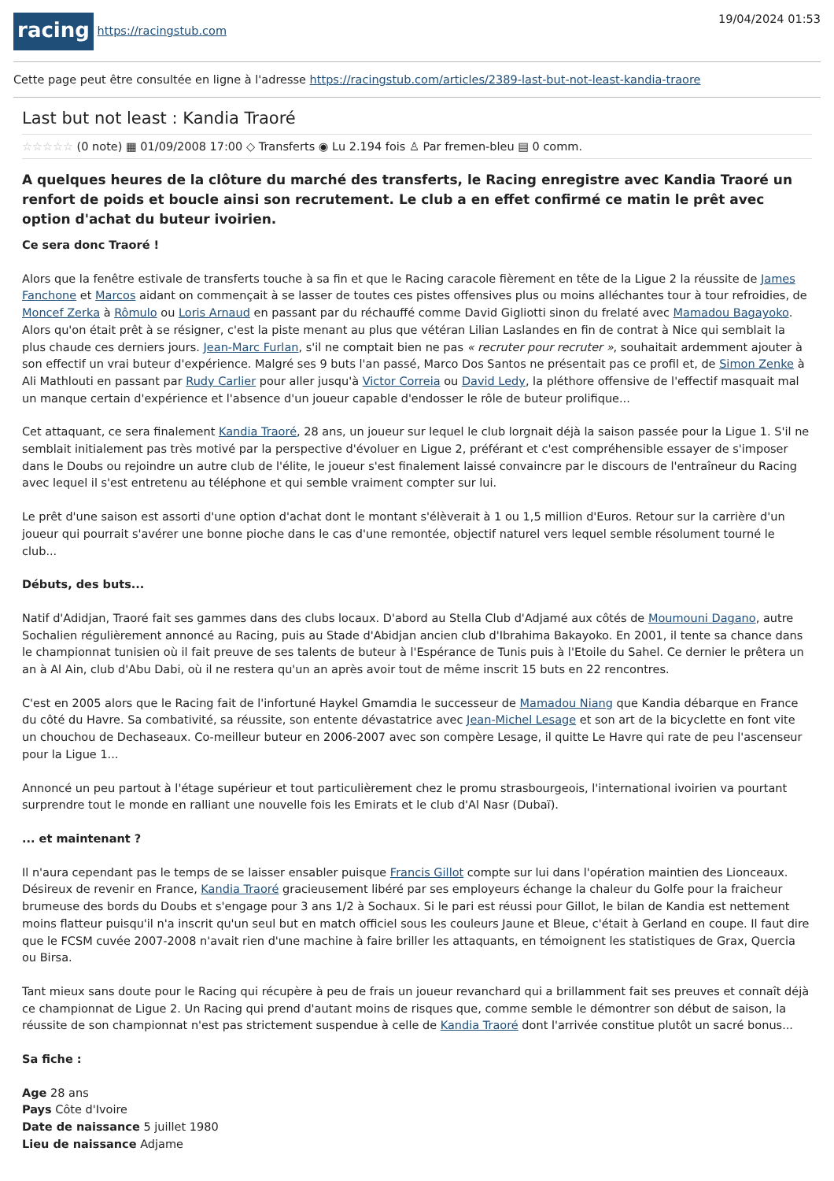racing https://racingstub.com 19/04/2024 01:53
Cette page peut être consultée en ligne à l'adresse https://racingstub.com/articles/2389-last-but-not-least-kandia-traore
Last but not least : Kandia Traoré
☆☆☆☆☆ (0 note) ▦ 01/09/2008 17:00 ◇ Transferts ◉ Lu 2.194 fois ♙ Par fremen-bleu ▤ 0 comm.
A quelques heures de la clôture du marché des transferts, le Racing enregistre avec Kandia Traoré un renfort de poids et boucle ainsi son recrutement. Le club a en effet confirmé ce matin le prêt avec option d'achat du buteur ivoirien.
Ce sera donc Traoré !
Alors que la fenêtre estivale de transferts touche à sa fin et que le Racing caracole fièrement en tête de la Ligue 2 la réussite de James Fanchone et Marcos aidant on commençait à se lasser de toutes ces pistes offensives plus ou moins alléchantes tour à tour refroidies, de Moncef Zerka à Rômulo ou Loris Arnaud en passant par du réchauffé comme David Gigliotti sinon du frelaté avec Mamadou Bagayoko. Alors qu'on était prêt à se résigner, c'est la piste menant au plus que vétéran Lilian Laslandes en fin de contrat à Nice qui semblait la plus chaude ces derniers jours. Jean-Marc Furlan, s'il ne comptait bien ne pas « recruter pour recruter », souhaitait ardemment ajouter à son effectif un vrai buteur d'expérience. Malgré ses 9 buts l'an passé, Marco Dos Santos ne présentait pas ce profil et, de Simon Zenke à Ali Mathlouti en passant par Rudy Carlier pour aller jusqu'à Victor Correia ou David Ledy, la pléthore offensive de l'effectif masquait mal un manque certain d'expérience et l'absence d'un joueur capable d'endosser le rôle de buteur prolifique...
Cet attaquant, ce sera finalement Kandia Traoré, 28 ans, un joueur sur lequel le club lorgnait déjà la saison passée pour la Ligue 1. S'il ne semblait initialement pas très motivé par la perspective d'évoluer en Ligue 2, préférant et c'est compréhensible essayer de s'imposer dans le Doubs ou rejoindre un autre club de l'élite, le joueur s'est finalement laissé convaincre par le discours de l'entraîneur du Racing avec lequel il s'est entretenu au téléphone et qui semble vraiment compter sur lui.
Le prêt d'une saison est assorti d'une option d'achat dont le montant s'élèverait à 1 ou 1,5 million d'Euros. Retour sur la carrière d'un joueur qui pourrait s'avérer une bonne pioche dans le cas d'une remontée, objectif naturel vers lequel semble résolument tourné le club...
Débuts, des buts...
Natif d'Adidjan, Traoré fait ses gammes dans des clubs locaux. D'abord au Stella Club d'Adjamé aux côtés de Moumouni Dagano, autre Sochalien régulièrement annoncé au Racing, puis au Stade d'Abidjan ancien club d'Ibrahima Bakayoko. En 2001, il tente sa chance dans le championnat tunisien où il fait preuve de ses talents de buteur à l'Espérance de Tunis puis à l'Etoile du Sahel. Ce dernier le prêtera un an à Al Ain, club d'Abu Dabi, où il ne restera qu'un an après avoir tout de même inscrit 15 buts en 22 rencontres.
C'est en 2005 alors que le Racing fait de l'infortuné Haykel Gmamdia le successeur de Mamadou Niang que Kandia débarque en France du côté du Havre. Sa combativité, sa réussite, son entente dévastatrice avec Jean-Michel Lesage et son art de la bicyclette en font vite un chouchou de Dechaseaux. Co-meilleur buteur en 2006-2007 avec son compère Lesage, il quitte Le Havre qui rate de peu l'ascenseur pour la Ligue 1...
Annoncé un peu partout à l'étage supérieur et tout particulièrement chez le promu strasbourgeois, l'international ivoirien va pourtant surprendre tout le monde en ralliant une nouvelle fois les Emirats et le club d'Al Nasr (Dubaï).
... et maintenant ?
Il n'aura cependant pas le temps de se laisser ensabler puisque Francis Gillot compte sur lui dans l'opération maintien des Lionceaux. Désireux de revenir en France, Kandia Traoré gracieusement libéré par ses employeurs échange la chaleur du Golfe pour la fraicheur brumeuse des bords du Doubs et s'engage pour 3 ans 1/2 à Sochaux. Si le pari est réussi pour Gillot, le bilan de Kandia est nettement moins flatteur puisqu'il n'a inscrit qu'un seul but en match officiel sous les couleurs Jaune et Bleue, c'était à Gerland en coupe. Il faut dire que le FCSM cuvée 2007-2008 n'avait rien d'une machine à faire briller les attaquants, en témoignent les statistiques de Grax, Quercia ou Birsa.
Tant mieux sans doute pour le Racing qui récupère à peu de frais un joueur revanchard qui a brillamment fait ses preuves et connaît déjà ce championnat de Ligue 2. Un Racing qui prend d'autant moins de risques que, comme semble le démontrer son début de saison, la réussite de son championnat n'est pas strictement suspendue à celle de Kandia Traoré dont l'arrivée constitue plutôt un sacré bonus...
Sa fiche :
Age 28 ans
Pays Côte d'Ivoire
Date de naissance 5 juillet 1980
Lieu de naissance Adjame